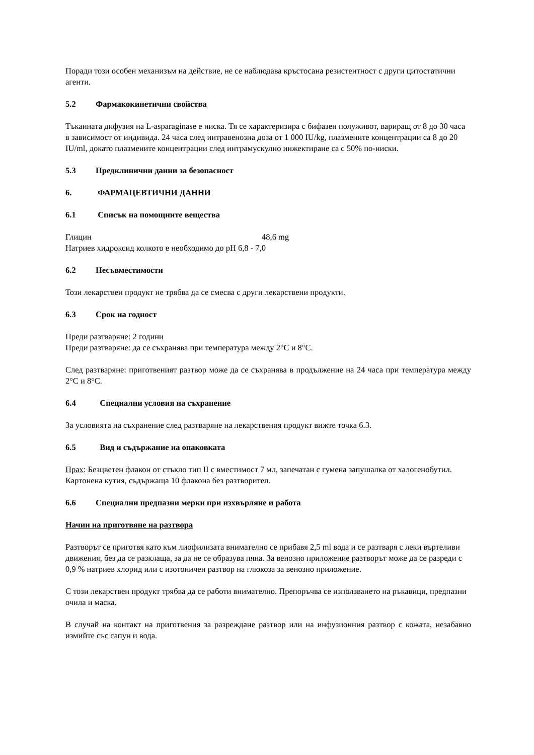Поради този особен механизъм на действие, не се наблюдава кръстосана резистентност с други цитостатични агенти.
5.2 Фармакокинетични свойства
Тъканната дифузия на L-asparaginase е ниска. Тя се характеризира с бифазен полуживот, вариращ от 8 до 30 часа в зависимост от индивида. 24 часа след интравенозна доза от 1 000 IU/kg, плазмените концентрации са 8 до 20 IU/ml, докато плазмените концентрации след интрамускулно инжектиране са с 50% по-ниски.
5.3 Предклинични данни за безопасност
6. ФАРМАЦЕВТИЧНИ ДАННИ
6.1 Списък на помощните вещества
Глицин 48,6 mg
Натриев хидроксид колкото е необходимо до pH 6,8 - 7,0
6.2 Несъвместимости
Този лекарствен продукт не трябва да се смесва с други лекарствени продукти.
6.3 Срок на годност
Преди разтваряне: 2 години
Преди разтваряне: да се съхранява при температура между 2°C и 8°C.
След разтваряне: приготвеният разтвор може да се съхранява в продължение на 24 часа при температура между 2°C и 8°C.
6.4 Специални условия на съхранение
За условията на съхранение след разтваряне на лекарствения продукт вижте точка 6.3.
6.5 Вид и съдържание на опаковката
Прах: Безцветен флакон от стъкло тип II с вместимост 7 мл, запечатан с гумена запушалка от халогенобутил.
Картонена кутия, съдържаща 10 флакона без разтворител.
6.6 Специални предпазни мерки при изхвърляне и работа
Начин на приготвяне на разтвора
Разтворът се приготвя като към лиофилизата внимателно се прибавя 2,5 ml вода и се разтваря с леки въртеливи движения, без да се разклаща, за да не се образува пяна. За венозно приложение разтворът може да се разреди с 0,9 % натриев хлорид или с изотоничен разтвор на глюкоза за венозно приложение.
С този лекарствен продукт трябва да се работи внимателно. Препоръчва се използването на ръкавици, предпазни очила и маска.
В случай на контакт на приготвения за разреждане разтвор или на инфузионния разтвор с кожата, незабавно измийте със сапун и вода.